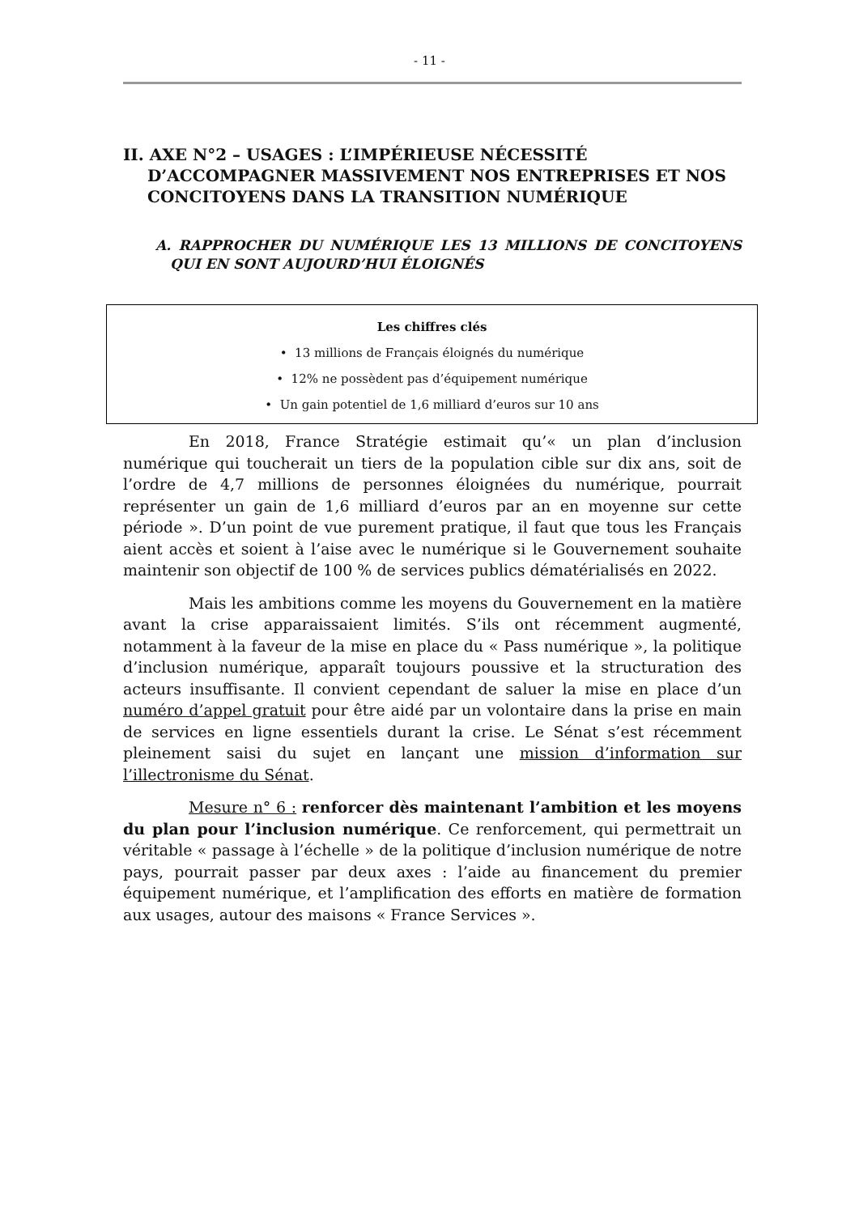- 11 -
II. AXE N°2 – USAGES : L’IMPÉRIEUSE NÉCESSITÉ D’ACCOMPAGNER MASSIVEMENT NOS ENTREPRISES ET NOS CONCITOYENS DANS LA TRANSITION NUMÉRIQUE
A. RAPPROCHER DU NUMÉRIQUE LES 13 MILLIONS DE CONCITOYENS QUI EN SONT AUJOURD’HUI ÉLOIGNÉS
Les chiffres clés
• 13 millions de Français éloignés du numérique
• 12% ne possèdent pas d’équipement numérique
• Un gain potentiel de 1,6 milliard d’euros sur 10 ans
En 2018, France Stratégie estimait qu’« un plan d’inclusion numérique qui toucherait un tiers de la population cible sur dix ans, soit de l’ordre de 4,7 millions de personnes éloignées du numérique, pourrait représenter un gain de 1,6 milliard d’euros par an en moyenne sur cette période ». D’un point de vue purement pratique, il faut que tous les Français aient accès et soient à l’aise avec le numérique si le Gouvernement souhaite maintenir son objectif de 100 % de services publics dématérialisés en 2022.
Mais les ambitions comme les moyens du Gouvernement en la matière avant la crise apparaissaient limités. S’ils ont récemment augmenté, notamment à la faveur de la mise en place du « Pass numérique », la politique d’inclusion numérique, apparaît toujours poussive et la structuration des acteurs insuffisante. Il convient cependant de saluer la mise en place d’un numéro d’appel gratuit pour être aidé par un volontaire dans la prise en main de services en ligne essentiels durant la crise. Le Sénat s’est récemment pleinement saisi du sujet en lançant une mission d’information sur l’illectronisme du Sénat.
Mesure n° 6 : renforcer dès maintenant l’ambition et les moyens du plan pour l’inclusion numérique. Ce renforcement, qui permettrait un véritable « passage à l’échelle » de la politique d’inclusion numérique de notre pays, pourrait passer par deux axes : l’aide au financement du premier équipement numérique, et l’amplification des efforts en matière de formation aux usages, autour des maisons « France Services ».